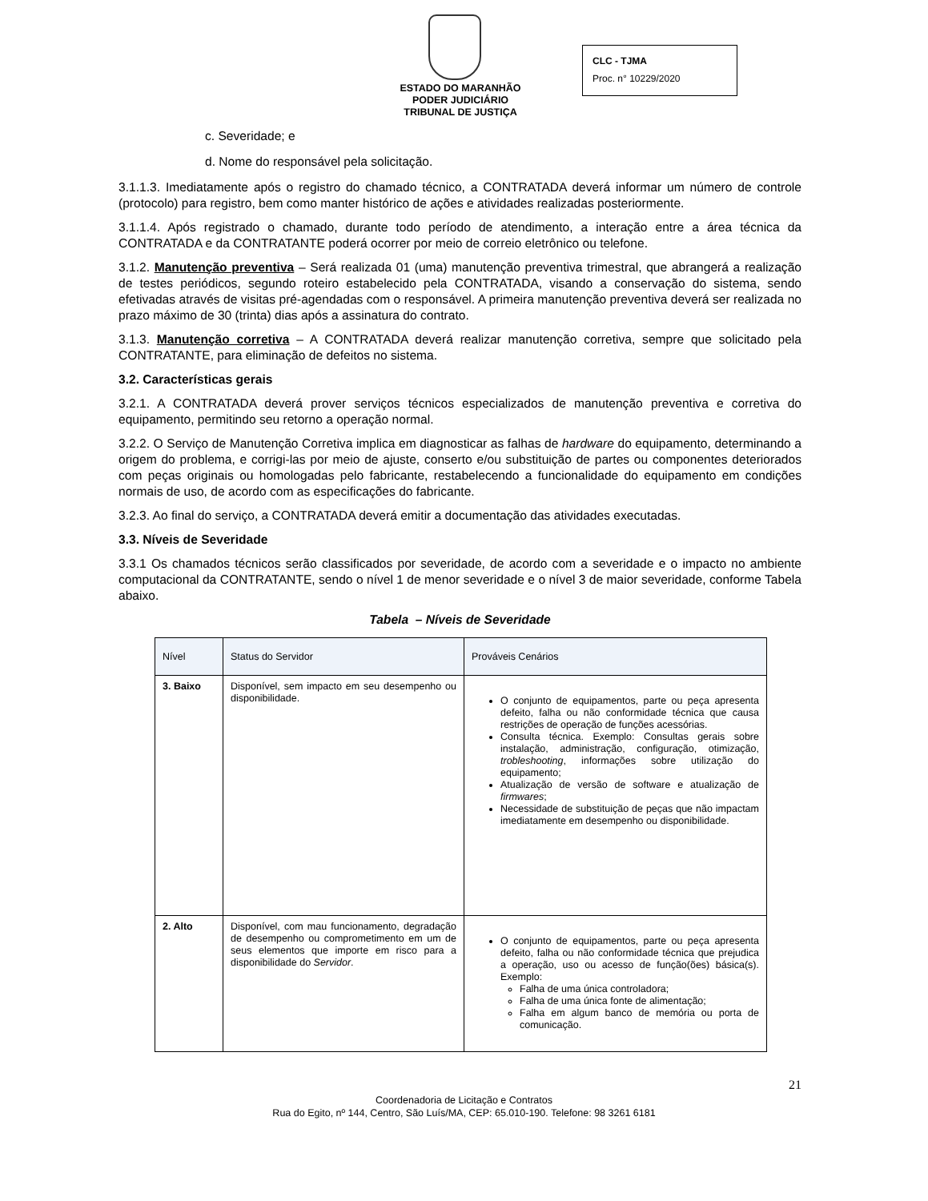ESTADO DO MARANHÃO
PODER JUDICIÁRIO
TRIBUNAL DE JUSTIÇA
CLC - TJMA
Proc. n° 10229/2020
c. Severidade; e
d. Nome do responsável pela solicitação.
3.1.1.3. Imediatamente após o registro do chamado técnico, a CONTRATADA deverá informar um número de controle (protocolo) para registro, bem como manter histórico de ações e atividades realizadas posteriormente.
3.1.1.4. Após registrado o chamado, durante todo período de atendimento, a interação entre a área técnica da CONTRATADA e da CONTRATANTE poderá ocorrer por meio de correio eletrônico ou telefone.
3.1.2. Manutenção preventiva – Será realizada 01 (uma) manutenção preventiva trimestral, que abrangerá a realização de testes periódicos, segundo roteiro estabelecido pela CONTRATADA, visando a conservação do sistema, sendo efetivadas através de visitas pré-agendadas com o responsável. A primeira manutenção preventiva deverá ser realizada no prazo máximo de 30 (trinta) dias após a assinatura do contrato.
3.1.3. Manutenção corretiva – A CONTRATADA deverá realizar manutenção corretiva, sempre que solicitado pela CONTRATANTE, para eliminação de defeitos no sistema.
3.2. Características gerais
3.2.1. A CONTRATADA deverá prover serviços técnicos especializados de manutenção preventiva e corretiva do equipamento, permitindo seu retorno a operação normal.
3.2.2. O Serviço de Manutenção Corretiva implica em diagnosticar as falhas de hardware do equipamento, determinando a origem do problema, e corrigi-las por meio de ajuste, conserto e/ou substituição de partes ou componentes deteriorados com peças originais ou homologadas pelo fabricante, restabelecendo a funcionalidade do equipamento em condições normais de uso, de acordo com as especificações do fabricante.
3.2.3. Ao final do serviço, a CONTRATADA deverá emitir a documentação das atividades executadas.
3.3. Níveis de Severidade
3.3.1 Os chamados técnicos serão classificados por severidade, de acordo com a severidade e o impacto no ambiente computacional da CONTRATANTE, sendo o nível 1 de menor severidade e o nível 3 de maior severidade, conforme Tabela abaixo.
Tabela – Níveis de Severidade
| Nível | Status do Servidor | Prováveis Cenários |
| --- | --- | --- |
| 3. Baixo | Disponível, sem impacto em seu desempenho ou disponibilidade. | O conjunto de equipamentos, parte ou peça apresenta defeito, falha ou não conformidade técnica que causa restrições de operação de funções acessórias. Consulta técnica. Exemplo: Consultas gerais sobre instalação, administração, configuração, otimização, trobleshooting , informações sobre utilização do equipamento; Atualização de versão de software e atualização de firmwares ; Necessidade de substituição de peças que não impactam imediatamente em desempenho ou disponibilidade. |
| 2. Alto | Disponível, com mau funcionamento, degradação de desempenho ou comprometimento em um de seus elementos que importe em risco para a disponibilidade do Servidor . | O conjunto de equipamentos, parte ou peça apresenta defeito, falha ou não conformidade técnica que prejudica a operação, uso ou acesso de função(ões) básica(s). Exemplo: Falha de uma única controladora; Falha de uma única fonte de alimentação; Falha em algum banco de memória ou porta de comunicação. |
21
Coordenadoria de Licitação e Contratos
Rua do Egito, nº 144, Centro, São Luís/MA, CEP: 65.010-190. Telefone: 98 3261 6181